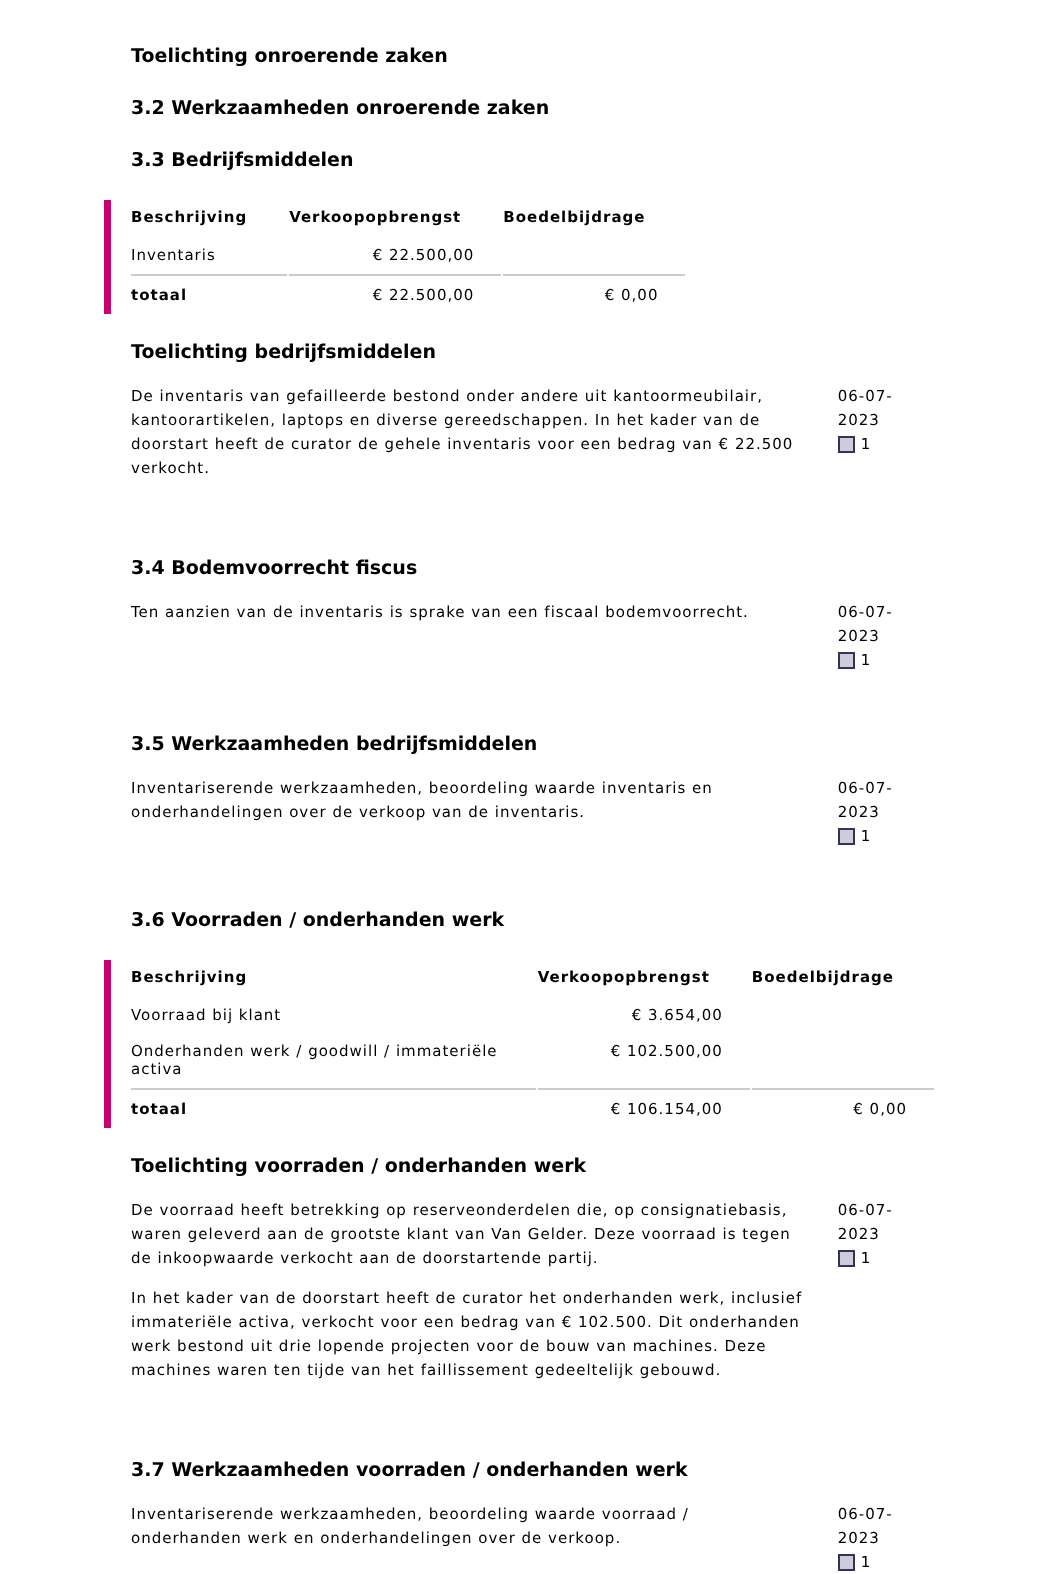Toelichting onroerende zaken
3.2 Werkzaamheden onroerende zaken
3.3 Bedrijfsmiddelen
| Beschrijving | Verkoopopbrengst | Boedelbijdrage |
| --- | --- | --- |
| Inventaris | € 22.500,00 | |
| totaal | € 22.500,00 | € 0,00 |
Toelichting bedrijfsmiddelen
De inventaris van gefailleerde bestond onder andere uit kantoormeubilair, kantoorartikelen, laptops en diverse gereedschappen. In het kader van de doorstart heeft de curator de gehele inventaris voor een bedrag van € 22.500 verkocht.
06-07-2023
1
3.4 Bodemvoorrecht fiscus
Ten aanzien van de inventaris is sprake van een fiscaal bodemvoorrecht.
06-07-2023
1
3.5 Werkzaamheden bedrijfsmiddelen
Inventariserende werkzaamheden, beoordeling waarde inventaris en onderhandelingen over de verkoop van de inventaris.
06-07-2023
1
3.6 Voorraden / onderhanden werk
| Beschrijving | Verkoopopbrengst | Boedelbijdrage |
| --- | --- | --- |
| Voorraad bij klant | € 3.654,00 | |
| Onderhanden werk / goodwill / immateriële activa | € 102.500,00 | |
| totaal | € 106.154,00 | € 0,00 |
Toelichting voorraden / onderhanden werk
De voorraad heeft betrekking op reserveonderdelen die, op consignatiebasis, waren geleverd aan de grootste klant van Van Gelder. Deze voorraad is tegen de inkoopwaarde verkocht aan de doorstartende partij.
In het kader van de doorstart heeft de curator het onderhanden werk, inclusief immateriële activa, verkocht voor een bedrag van € 102.500. Dit onderhanden werk bestond uit drie lopende projecten voor de bouw van machines. Deze machines waren ten tijde van het faillissement gedeeltelijk gebouwd.
06-07-2023
1
3.7 Werkzaamheden voorraden / onderhanden werk
Inventariserende werkzaamheden, beoordeling waarde voorraad / onderhanden werk en onderhandelingen over de verkoop.
06-07-2023
1